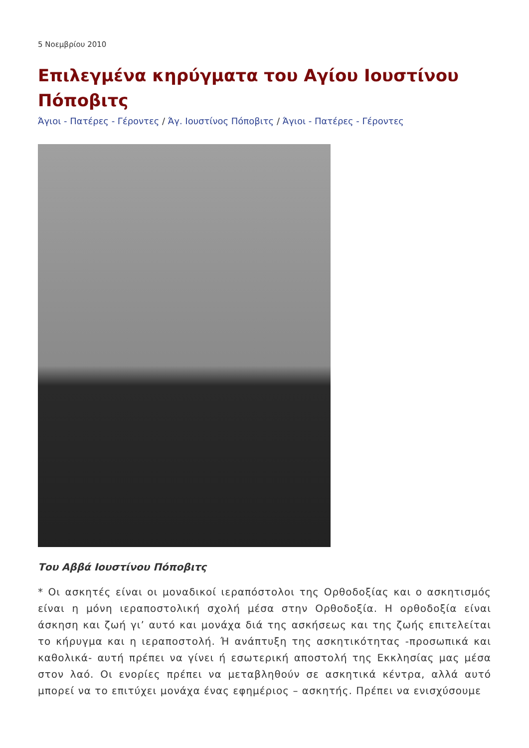5 Νοεμβρίου 2010
Επιλεγμένα κηρύγματα του Αγίου Ιουστίνου Πόποβιτς
Άγιοι - Πατέρες - Γέροντες / Άγ. Ιουστίνος Πόποβιτς / Άγιοι - Πατέρες - Γέροντες
Του Αββά Ιουστίνου Πόποβιτς
* Οι ασκητές είναι οι μοναδικοί ιεραπόστολοι της Ορθοδοξίας και ο ασκητισμός είναι η μόνη ιεραποστολική σχολή μέσα στην Ορθοδοξία. Η ορθοδοξία είναι άσκηση και ζωή γι’ αυτό και μονάχα διά της ασκήσεως και της ζωής επιτελείται το κήρυγμα και η ιεραποστολή. Ή ανάπτυξη της ασκητικότητας -προσωπικά και καθολικά- αυτή πρέπει να γίνει ή εσωτερική αποστολή της Εκκλησίας μας μέσα στον λαό. Οι ενορίες πρέπει να μεταβληθούν σε ασκητικά κέντρα, αλλά αυτό μπορεί να το επιτύχει μονάχα ένας εφημέριος – ασκητής. Πρέπει να ενισχύσουμε